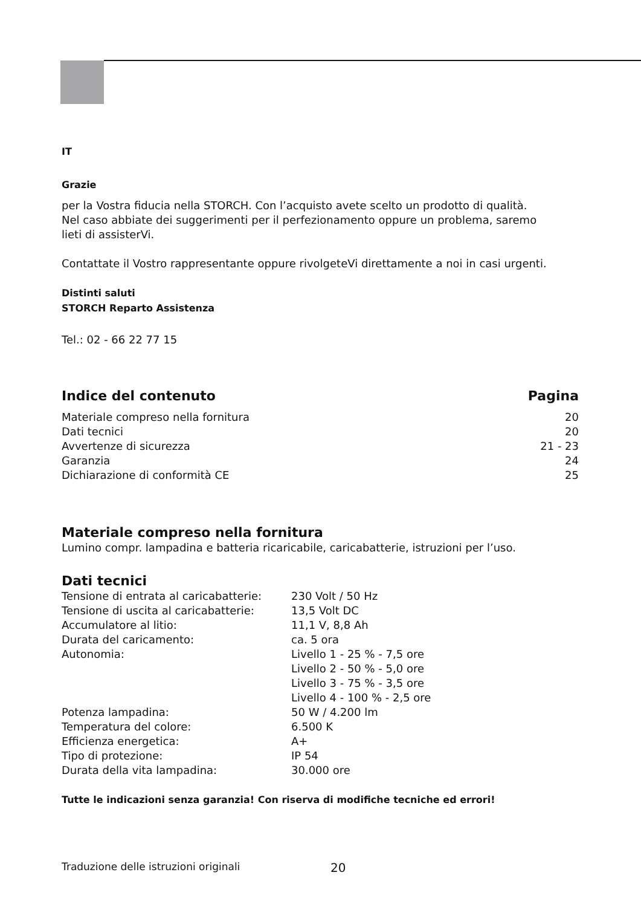IT
Grazie
per la Vostra fiducia nella STORCH. Con l’acquisto avete scelto un prodotto di qualità.
Nel caso abbiate dei suggerimenti per il perfezionamento oppure un problema, saremo
lieti di assisterVi.
Contattate il Vostro rappresentante oppure rivolgeteVi direttamente a noi in casi urgenti.
Distinti saluti
STORCH Reparto Assistenza
Tel.: 02 - 66 22 77 15
| Indice del contenuto | Pagina |
| Materiale compreso nella fornitura | 20 |
| Dati tecnici | 20 |
| Avvertenze di sicurezza | 21 - 23 |
| Garanzia | 24 |
| Dichiarazione di conformità CE | 25 |
Materiale compreso nella fornitura
Lumino compr. lampadina e batteria ricaricabile, caricabatterie, istruzioni per l’uso.
Dati tecnici
| Tensione di entrata al caricabatterie: | 230 Volt / 50 Hz |
| Tensione di uscita al caricabatterie: | 13,5 Volt DC |
| Accumulatore al litio: | 11,1 V, 8,8 Ah |
| Durata del caricamento: | ca. 5 ora |
| Autonomia: | Livello 1 - 25 % - 7,5 ore Livello 2 - 50 % - 5,0 ore Livello 3 - 75 % - 3,5 ore Livello 4 - 100 % - 2,5 ore |
| Potenza lampadina: | 50 W / 4.200 lm |
| Temperatura del colore: | 6.500 K |
| Efficienza energetica: | A+ |
| Tipo di protezione: | IP 54 |
| Durata della vita lampadina: | 30.000 ore |
Tutte le indicazioni senza garanzia! Con riserva di modifiche tecniche ed errori!
Traduzione delle istruzioni originali 20